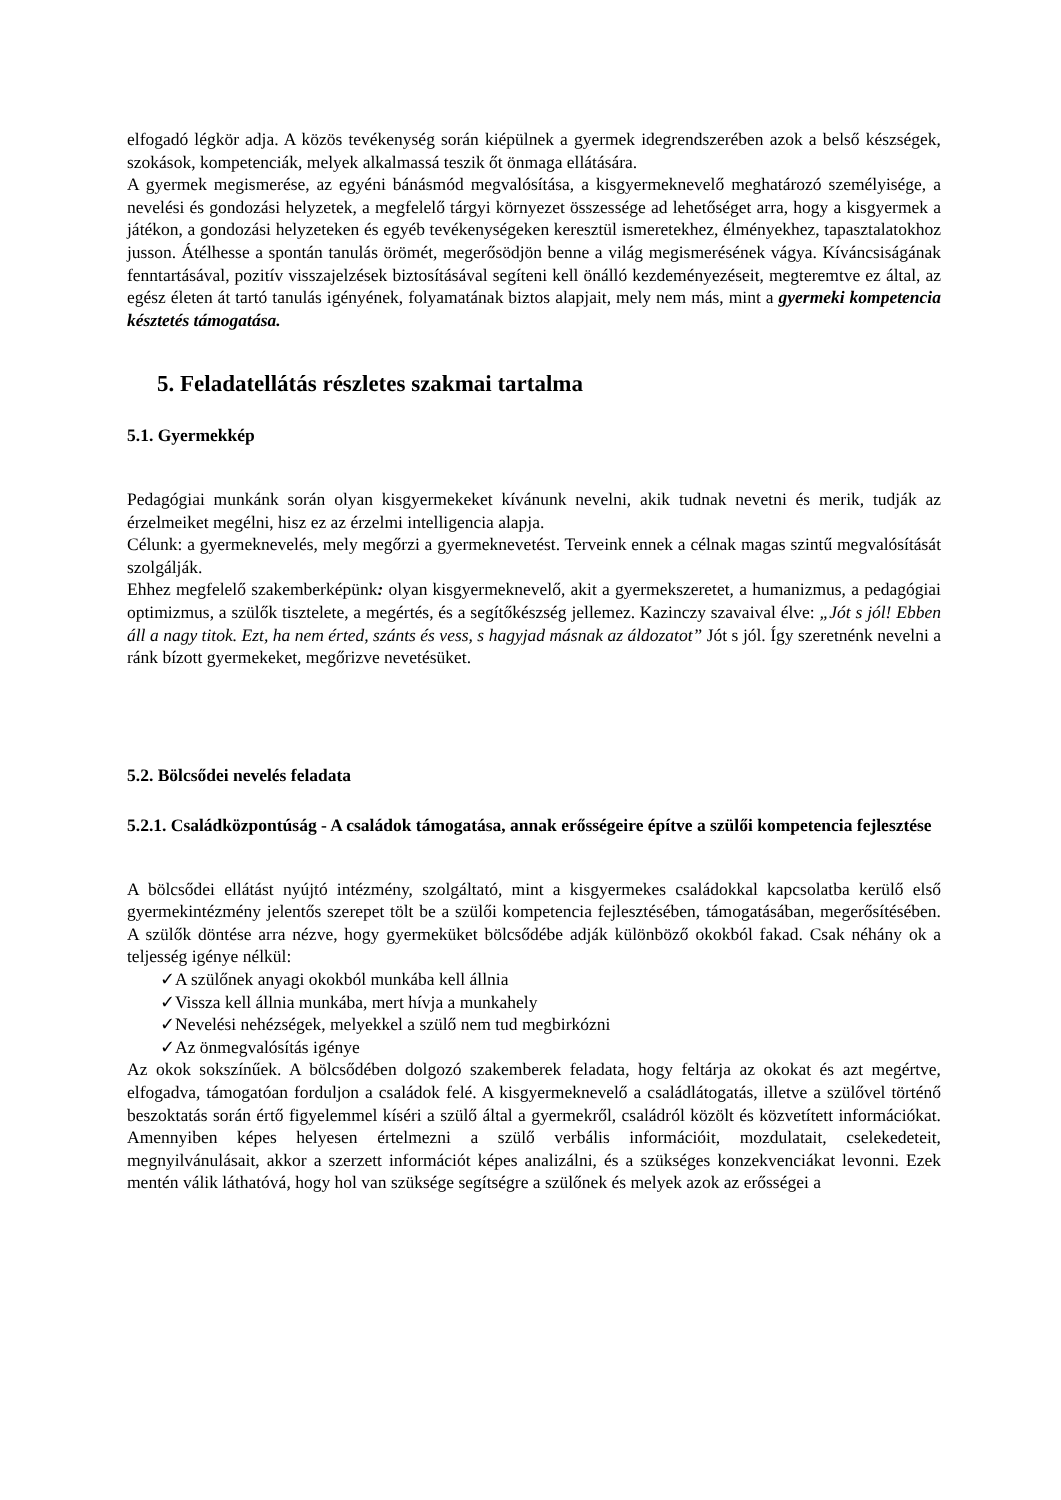elfogadó légkör adja. A közös tevékenység során kiépülnek a gyermek idegrendszerében azok a belső készségek, szokások, kompetenciák, melyek alkalmassá teszik őt önmaga ellátására.
A gyermek megismerése, az egyéni bánásmód megvalósítása, a kisgyermeknevelő meghatározó személyisége, a nevelési és gondozási helyzetek, a megfelelő tárgyi környezet összessége ad lehetőséget arra, hogy a kisgyermek a játékon, a gondozási helyzeteken és egyéb tevékenységeken keresztül ismeretekhez, élményekhez, tapasztalatokhoz jusson. Átélhesse a spontán tanulás örömét, megerősödjön benne a világ megismerésének vágya. Kíváncsiságának fenntartásával, pozitív visszajelzések biztosításával segíteni kell önálló kezdeményezéseit, megteremtve ez által, az egész életen át tartó tanulás igényének, folyamatának biztos alapjait, mely nem más, mint a gyermeki kompetencia késztetés támogatása.
5. Feladatellátás részletes szakmai tartalma
5.1. Gyermekkép
Pedagógiai munkánk során olyan kisgyermekeket kívánunk nevelni, akik tudnak nevetni és merik, tudják az érzelmeiket megélni, hisz ez az érzelmi intelligencia alapja.
Célunk: a gyermeknevelés, mely megőrzi a gyermeknevetést. Terveink ennek a célnak magas szintű megvalósítását szolgálják.
Ehhez megfelelő szakemberképünk: olyan kisgyermeknevelő, akit a gyermekszeretet, a humanizmus, a pedagógiai optimizmus, a szülők tisztelete, a megértés, és a segítőkészség jellemez. Kazinczy szavaival élve: „Jót s jól! Ebben áll a nagy titok. Ezt, ha nem érted, szánts és vess, s hagyjad másnak az áldozatot” Jót s jól. Így szeretnénk nevelni a ránk bízott gyermekeket, megőrizve nevetésüket.
5.2. Bölcsődei nevelés feladata
5.2.1. Családközpontúság - A családok támogatása, annak erősségeire építve a szülői kompetencia fejlesztése
A bölcsődei ellátást nyújtó intézmény, szolgáltató, mint a kisgyermekes családokkal kapcsolatba kerülő első gyermekintézmény jelentős szerepet tölt be a szülői kompetencia fejlesztésében, támogatásában, megerősítésében. A szülők döntése arra nézve, hogy gyermeküket bölcsődébe adják különböző okokból fakad. Csak néhány ok a teljesség igénye nélkül:
✓A szülőnek anyagi okokból munkába kell állnia
✓Vissza kell állnia munkába, mert hívja a munkahely
✓Nevelési nehézségek, melyekkel a szülő nem tud megbirkózni
✓Az önmegvalósítás igénye
Az okok sokszínűek. A bölcsődében dolgozó szakemberek feladata, hogy feltárja az okokat és azt megértve, elfogadva, támogatóan forduljon a családok felé. A kisgyermeknevelő a családlátogatás, illetve a szülővel történő beszoktatás során értő figyelemmel kíséri a szülő által a gyermekről, családról közölt és közvetített információkat. Amennyiben képes helyesen értelmezni a szülő verbális információit, mozdulatait, cselekedeteit, megnyilvánulásait, akkor a szerzett információt képes analizálni, és a szükséges konzekvenciákat levonni. Ezek mentén válik láthatóvá, hogy hol van szüksége segítségre a szülőnek és melyek azok az erősségei a